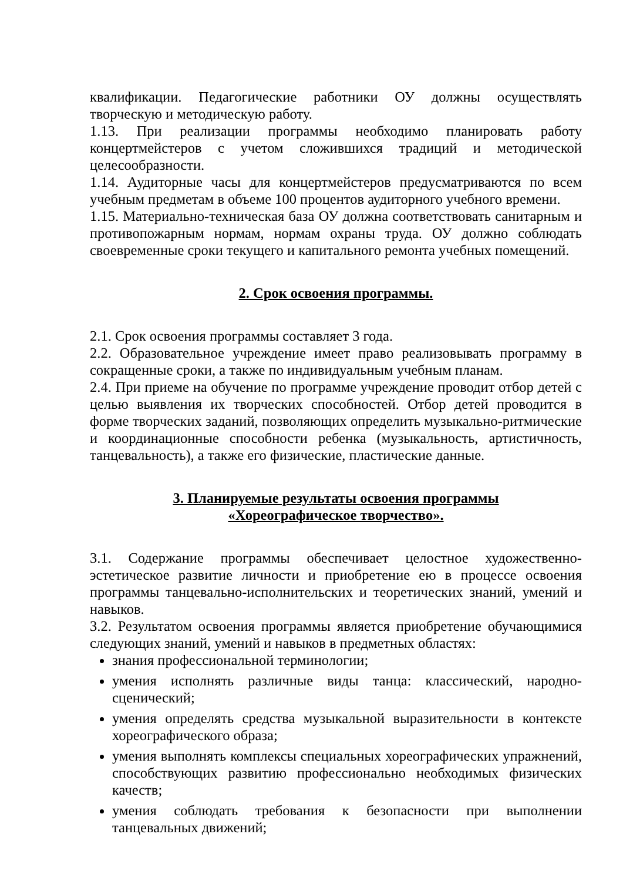квалификации. Педагогические работники ОУ должны осуществлять творческую и методическую работу.
1.13. При реализации программы необходимо планировать работу концертмейстеров с учетом сложившихся традиций и методической целесообразности.
1.14. Аудиторные часы для концертмейстеров предусматриваются по всем учебным предметам в объеме 100 процентов аудиторного учебного времени.
1.15. Материально-техническая база ОУ должна соответствовать санитарным и противопожарным нормам, нормам охраны труда. ОУ должно соблюдать своевременные сроки текущего и капитального ремонта учебных помещений.
2. Срок освоения программы.
2.1. Срок освоения программы составляет 3 года.
2.2. Образовательное учреждение имеет право реализовывать программу в сокращенные сроки, а также по индивидуальным учебным планам.
2.4. При приеме на обучение по программе учреждение проводит отбор детей с целью выявления их творческих способностей. Отбор детей проводится в форме творческих заданий, позволяющих определить музыкально-ритмические и координационные способности ребенка (музыкальность, артистичность, танцевальность), а также его физические, пластические данные.
3. Планируемые результаты освоения программы
«Хореографическое творчество».
3.1. Содержание программы обеспечивает целостное художественно-эстетическое развитие личности и приобретение ею в процессе освоения программы танцевально-исполнительских и теоретических знаний, умений и навыков.
3.2. Результатом освоения программы является приобретение обучающимися следующих знаний, умений и навыков в предметных областях:
знания профессиональной терминологии;
умения исполнять различные виды танца: классический, народно-сценический;
умения определять средства музыкальной выразительности в контексте хореографического образа;
умения выполнять комплексы специальных хореографических упражнений, способствующих развитию профессионально необходимых физических качеств;
умения соблюдать требования к безопасности при выполнении танцевальных движений;